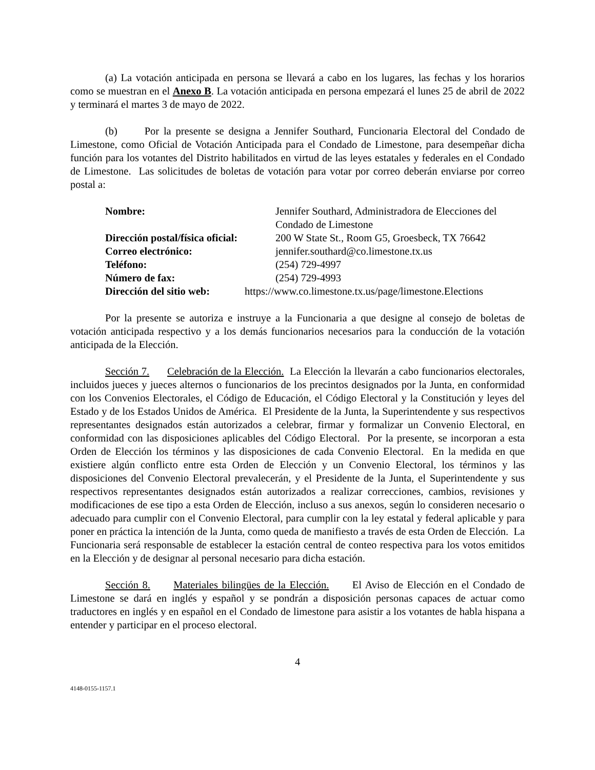(a) La votación anticipada en persona se llevará a cabo en los lugares, las fechas y los horarios como se muestran en el Anexo B. La votación anticipada en persona empezará el lunes 25 de abril de 2022 y terminará el martes 3 de mayo de 2022.
(b) Por la presente se designa a Jennifer Southard, Funcionaria Electoral del Condado de Limestone, como Oficial de Votación Anticipada para el Condado de Limestone, para desempeñar dicha función para los votantes del Distrito habilitados en virtud de las leyes estatales y federales en el Condado de Limestone. Las solicitudes de boletas de votación para votar por correo deberán enviarse por correo postal a:
| Nombre: | Jennifer Southard, Administradora de Elecciones del Condado de Limestone |
| Dirección postal/física oficial: | 200 W State St., Room G5, Groesbeck, TX 76642 |
| Correo electrónico: | jennifer.southard@co.limestone.tx.us |
| Teléfono: | (254) 729-4997 |
| Número de fax: | (254) 729-4993 |
| Dirección del sitio web: | https://www.co.limestone.tx.us/page/limestone.Elections |
Por la presente se autoriza e instruye a la Funcionaria a que designe al consejo de boletas de votación anticipada respectivo y a los demás funcionarios necesarios para la conducción de la votación anticipada de la Elección.
Sección 7. Celebración de la Elección. La Elección la llevarán a cabo funcionarios electorales, incluidos jueces y jueces alternos o funcionarios de los precintos designados por la Junta, en conformidad con los Convenios Electorales, el Código de Educación, el Código Electoral y la Constitución y leyes del Estado y de los Estados Unidos de América. El Presidente de la Junta, la Superintendente y sus respectivos representantes designados están autorizados a celebrar, firmar y formalizar un Convenio Electoral, en conformidad con las disposiciones aplicables del Código Electoral. Por la presente, se incorporan a esta Orden de Elección los términos y las disposiciones de cada Convenio Electoral. En la medida en que existiere algún conflicto entre esta Orden de Elección y un Convenio Electoral, los términos y las disposiciones del Convenio Electoral prevalecerán, y el Presidente de la Junta, el Superintendente y sus respectivos representantes designados están autorizados a realizar correcciones, cambios, revisiones y modificaciones de ese tipo a esta Orden de Elección, incluso a sus anexos, según lo consideren necesario o adecuado para cumplir con el Convenio Electoral, para cumplir con la ley estatal y federal aplicable y para poner en práctica la intención de la Junta, como queda de manifiesto a través de esta Orden de Elección. La Funcionaria será responsable de establecer la estación central de conteo respectiva para los votos emitidos en la Elección y de designar al personal necesario para dicha estación.
Sección 8. Materiales bilingües de la Elección. El Aviso de Elección en el Condado de Limestone se dará en inglés y español y se pondrán a disposición personas capaces de actuar como traductores en inglés y en español en el Condado de limestone para asistir a los votantes de habla hispana a entender y participar en el proceso electoral.
4
4148-0155-1157.1